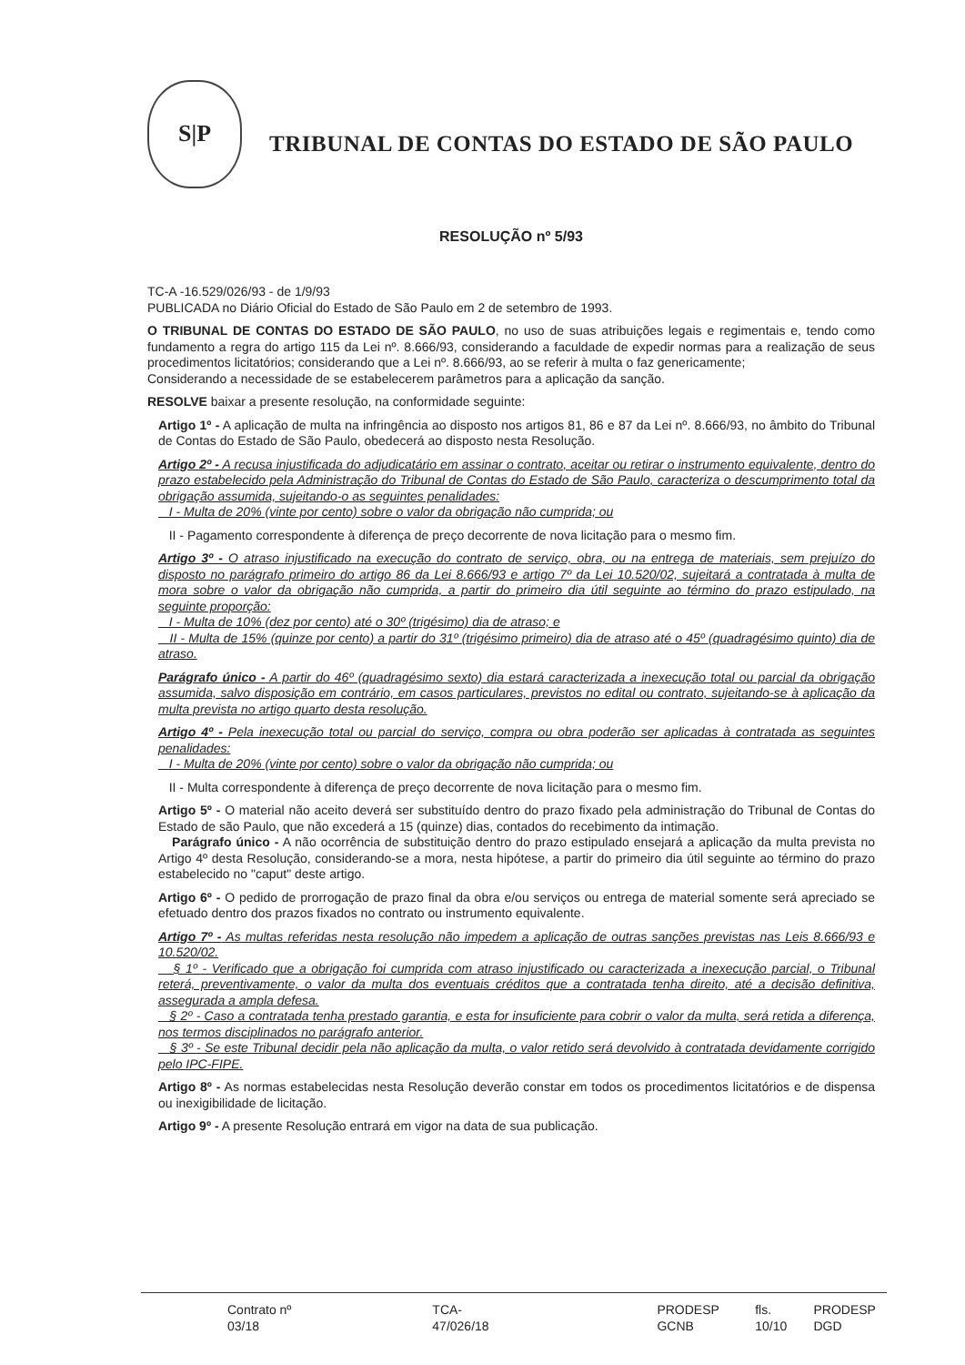S|P
TRIBUNAL DE CONTAS DO ESTADO DE SÃO PAULO
RESOLUÇÃO nº 5/93
TC-A -16.529/026/93 - de 1/9/93
PUBLICADA no Diário Oficial do Estado de São Paulo em 2 de setembro de 1993.
O TRIBUNAL DE CONTAS DO ESTADO DE SÃO PAULO, no uso de suas atribuições legais e regimentais e, tendo como fundamento a regra do artigo 115 da Lei nº. 8.666/93, considerando a faculdade de expedir normas para a realização de seus procedimentos licitatórios; considerando que a Lei nº. 8.666/93, ao se referir à multa o faz genericamente;
Considerando a necessidade de se estabelecerem parâmetros para a aplicação da sanção.
RESOLVE baixar a presente resolução, na conformidade seguinte:
Artigo 1º - A aplicação de multa na infringência ao disposto nos artigos 81, 86 e 87 da Lei nº. 8.666/93, no âmbito do Tribunal de Contas do Estado de São Paulo, obedecerá ao disposto nesta Resolução.
Artigo 2º - A recusa injustificada do adjudicatário em assinar o contrato, aceitar ou retirar o instrumento equivalente, dentro do prazo estabelecido pela Administração do Tribunal de Contas do Estado de São Paulo, caracteriza o descumprimento total da obrigação assumida, sujeitando-o as seguintes penalidades:
I - Multa de 20% (vinte por cento) sobre o valor da obrigação não cumprida; ou
II - Pagamento correspondente à diferença de preço decorrente de nova licitação para o mesmo fim.
Artigo 3º - O atraso injustificado na execução do contrato de serviço, obra, ou na entrega de materiais, sem prejuízo do disposto no parágrafo primeiro do artigo 86 da Lei 8.666/93 e artigo 7º da Lei 10.520/02, sujeitará a contratada à multa de mora sobre o valor da obrigação não cumprida, a partir do primeiro dia útil seguinte ao término do prazo estipulado, na seguinte proporção:
I - Multa de 10% (dez por cento) até o 30º (trigésimo) dia de atraso; e
II - Multa de 15% (quinze por cento) a partir do 31º (trigésimo primeiro) dia de atraso até o 45º (quadragésimo quinto) dia de atraso.
Parágrafo único - A partir do 46º (quadragésimo sexto) dia estará caracterizada a inexecução total ou parcial da obrigação assumida, salvo disposição em contrário, em casos particulares, previstos no edital ou contrato, sujeitando-se à aplicação da multa prevista no artigo quarto desta resolução.
Artigo 4º - Pela inexecução total ou parcial do serviço, compra ou obra poderão ser aplicadas à contratada as seguintes penalidades:
I - Multa de 20% (vinte por cento) sobre o valor da obrigação não cumprida; ou
II - Multa correspondente à diferença de preço decorrente de nova licitação para o mesmo fim.
Artigo 5º - O material não aceito deverá ser substituído dentro do prazo fixado pela administração do Tribunal de Contas do Estado de são Paulo, que não excederá a 15 (quinze) dias, contados do recebimento da intimação.
Parágrafo único - A não ocorrência de substituição dentro do prazo estipulado ensejará a aplicação da multa prevista no Artigo 4º desta Resolução, considerando-se a mora, nesta hipótese, a partir do primeiro dia útil seguinte ao término do prazo estabelecido no "caput" deste artigo.
Artigo 6º - O pedido de prorrogação de prazo final da obra e/ou serviços ou entrega de material somente será apreciado se efetuado dentro dos prazos fixados no contrato ou instrumento equivalente.
Artigo 7º - As multas referidas nesta resolução não impedem a aplicação de outras sanções previstas nas Leis 8.666/93 e 10.520/02.
§ 1º - Verificado que a obrigação foi cumprida com atraso injustificado ou caracterizada a inexecução parcial, o Tribunal reterá, preventivamente, o valor da multa dos eventuais créditos que a contratada tenha direito, até a decisão definitiva, assegurada a ampla defesa.
§ 2º - Caso a contratada tenha prestado garantia, e esta for insuficiente para cobrir o valor da multa, será retida a diferença, nos termos disciplinados no parágrafo anterior.
§ 3º - Se este Tribunal decidir pela não aplicação da multa, o valor retido será devolvido à contratada devidamente corrigido pelo IPC-FIPE.
Artigo 8º - As normas estabelecidas nesta Resolução deverão constar em todos os procedimentos licitatórios e de dispensa ou inexigibilidade de licitação.
Artigo 9º - A presente Resolução entrará em vigor na data de sua publicação.
Contrato nº 03/18 TCA- 47/026/18 PRODESP GCNB fls. 10/10 PRODESP DGD